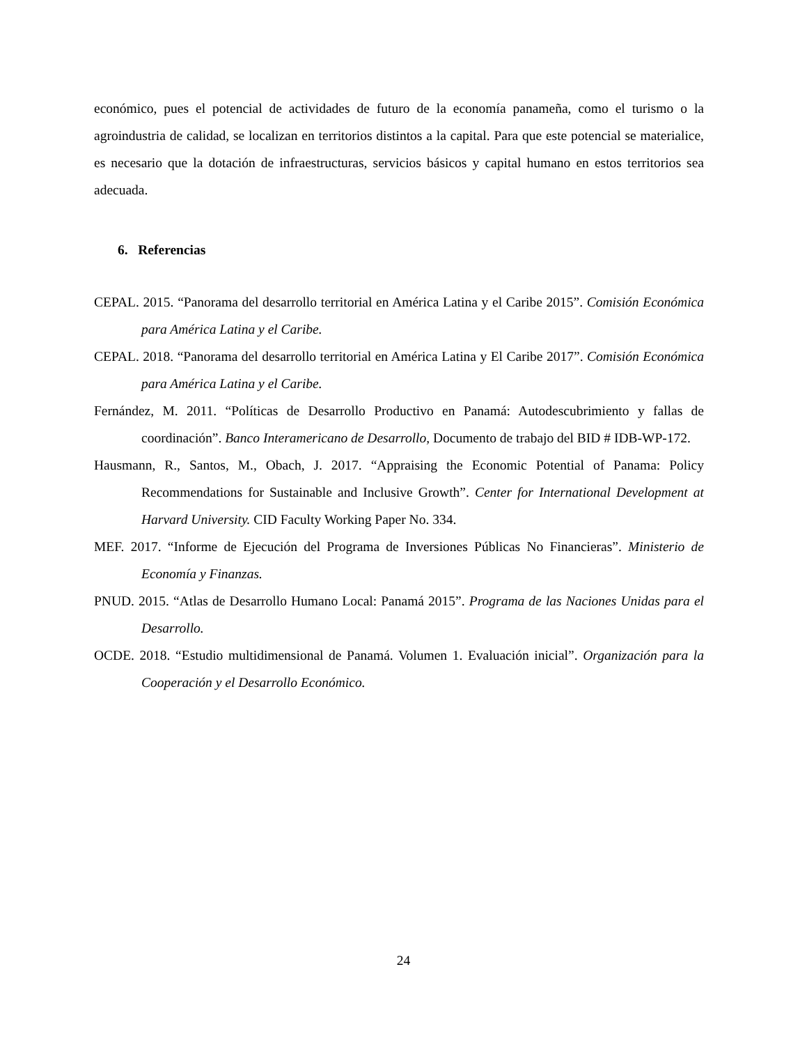económico, pues el potencial de actividades de futuro de la economía panameña, como el turismo o la agroindustria de calidad, se localizan en territorios distintos a la capital. Para que este potencial se materialice, es necesario que la dotación de infraestructuras, servicios básicos y capital humano en estos territorios sea adecuada.
6. Referencias
CEPAL. 2015. “Panorama del desarrollo territorial en América Latina y el Caribe 2015”. Comisión Económica para América Latina y el Caribe.
CEPAL. 2018. “Panorama del desarrollo territorial en América Latina y El Caribe 2017”. Comisión Económica para América Latina y el Caribe.
Fernández, M. 2011. “Políticas de Desarrollo Productivo en Panamá: Autodescubrimiento y fallas de coordinación”. Banco Interamericano de Desarrollo, Documento de trabajo del BID # IDB-WP-172.
Hausmann, R., Santos, M., Obach, J. 2017. “Appraising the Economic Potential of Panama: Policy Recommendations for Sustainable and Inclusive Growth”. Center for International Development at Harvard University. CID Faculty Working Paper No. 334.
MEF. 2017. “Informe de Ejecución del Programa de Inversiones Públicas No Financieras”. Ministerio de Economía y Finanzas.
PNUD. 2015. “Atlas de Desarrollo Humano Local: Panamá 2015”. Programa de las Naciones Unidas para el Desarrollo.
OCDE. 2018. “Estudio multidimensional de Panamá. Volumen 1. Evaluación inicial”. Organización para la Cooperación y el Desarrollo Económico.
24